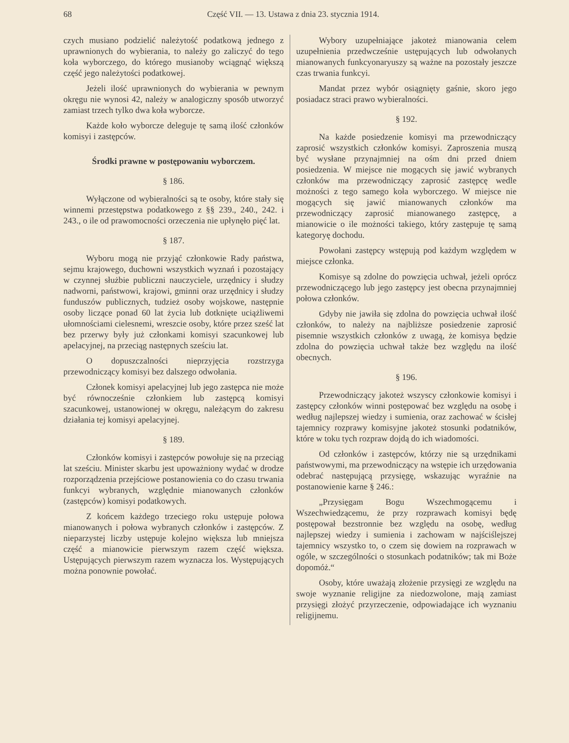68 Część VII. — 13. Ustawa z dnia 23. stycznia 1914.
czych musiano podzielić należytość podatkową jednego z uprawnionych do wybierania, to należy go zaliczyć do tego koła wyborczego, do którego musianoby wciągnąć większą część jego należytości podatkowej.
Jeżeli ilość uprawnionych do wybierania w pewnym okręgu nie wynosi 42, należy w analogiczny sposób utworzyć zamiast trzech tylko dwa koła wyborcze.
Każde koło wyborcze deleguje tę samą ilość członków komisyi i zastępców.
Środki prawne w postępowaniu wyborczem.
§ 186.
Wyłączone od wybieralności są te osoby, które stały się winnemi przestępstwa podatkowego z §§ 239., 240., 242. i 243., o ile od prawomocności orzeczenia nie upłynęło pięć lat.
§ 187.
Wyboru mogą nie przyjąć członkowie Rady państwa, sejmu krajowego, duchowni wszystkich wyznań i pozostający w czynnej służbie publiczni nauczyciele, urzędnicy i słudzy nadworni, państwowi, krajowi, gminni oraz urzędnicy i słudzy funduszów publicznych, tudzież osoby wojskowe, następnie osoby liczące ponad 60 lat życia lub dotknięte uciążliwemi ułomnościami cielesnemi, wreszcie osoby, które przez sześć lat bez przerwy były już członkami komisyi szacunkowej lub apelacyjnej, na przeciąg następnych sześciu lat.
O dopuszczalności nieprzyjęcia rozstrzyga przewodniczący komisyi bez dalszego odwołania.
Członek komisyi apelacyjnej lub jego zastępca nie może być równocześnie członkiem lub zastępcą komisyi szacunkowej, ustanowionej w okręgu, należącym do zakresu działania tej komisyi apelacyjnej.
§ 189.
Członków komisyi i zastępców powołuje się na przeciąg lat sześciu. Minister skarbu jest upoważniony wydać w drodze rozporządzenia przejściowe postanowienia co do czasu trwania funkcyi wybranych, względnie mianowanych członków (zastępców) komisyi podatkowych.
Z końcem każdego trzeciego roku ustępuje połowa mianowanych i połowa wybranych członków i zastępców. Z nieparzystej liczby ustępuje kolejno większa lub mniejsza część a mianowicie pierwszym razem część większa. Ustępujących pierwszym razem wyznacza los. Występujących można ponownie powołać.
Wybory uzupełniające jakoteż mianowania celem uzupełnienia przedwcześnie ustępujących lub odwołanych mianowanych funkcyonaryuszy są ważne na pozostały jeszcze czas trwania funkcyi.
Mandat przez wybór osiągnięty gaśnie, skoro jego posiadacz straci prawo wybieralności.
§ 192.
Na każde posiedzenie komisyi ma przewodniczący zaprosić wszystkich członków komisyi. Zaproszenia muszą być wysłane przynajmniej na ośm dni przed dniem posiedzenia. W miejsce nie mogących się jawić wybranych członków ma przewodniczący zaprosić zastępcę wedle możności z tego samego koła wyborczego. W miejsce nie mogących się jawić mianowanych członków ma przewodniczący zaprosić mianowanego zastępcę, a mianowicie o ile możności takiego, który zastępuje tę samą kategoryę dochodu.
Powołani zastępcy wstępują pod każdym względem w miejsce członka.
Komisye są zdolne do powzięcia uchwał, jeżeli oprócz przewodniczącego lub jego zastępcy jest obecna przynajmniej połowa członków.
Gdyby nie jawiła się zdolna do powzięcia uchwał ilość członków, to należy na najbliższe posiedzenie zaprosić pisemnie wszystkich członków z uwagą, że komisya będzie zdolna do powzięcia uchwał także bez względu na ilość obecnych.
§ 196.
Przewodniczący jakoteż wszyscy członkowie komisyi i zastępcy członków winni postępować bez względu na osobę i według najlepszej wiedzy i sumienia, oraz zachować w ścisłej tajemnicy rozprawy komisyjne jakoteż stosunki podatników, które w toku tych rozpraw dojdą do ich wiadomości.
Od członków i zastępców, którzy nie są urzędnikami państwowymi, ma przewodniczący na wstępie ich urzędowania odebrać następującą przysięgę, wskazując wyraźnie na postanowienie karne § 246.:
„Przysięgam Bogu Wszechmogącemu i Wszechwiedzącemu, że przy rozprawach komisyi będę postępował bezstronnie bez względu na osobę, według najlepszej wiedzy i sumienia i zachowam w najściślejszej tajemnicy wszystko to, o czem się dowiem na rozprawach w ogóle, w szczególności o stosunkach podatników; tak mi Boże dopomóż.“
Osoby, które uważają złożenie przysięgi ze względu na swoje wyznanie religijne za niedozwolone, mają zamiast przysięgi złożyć przyrzeczenie, odpowiadające ich wyznaniu religijnemu.